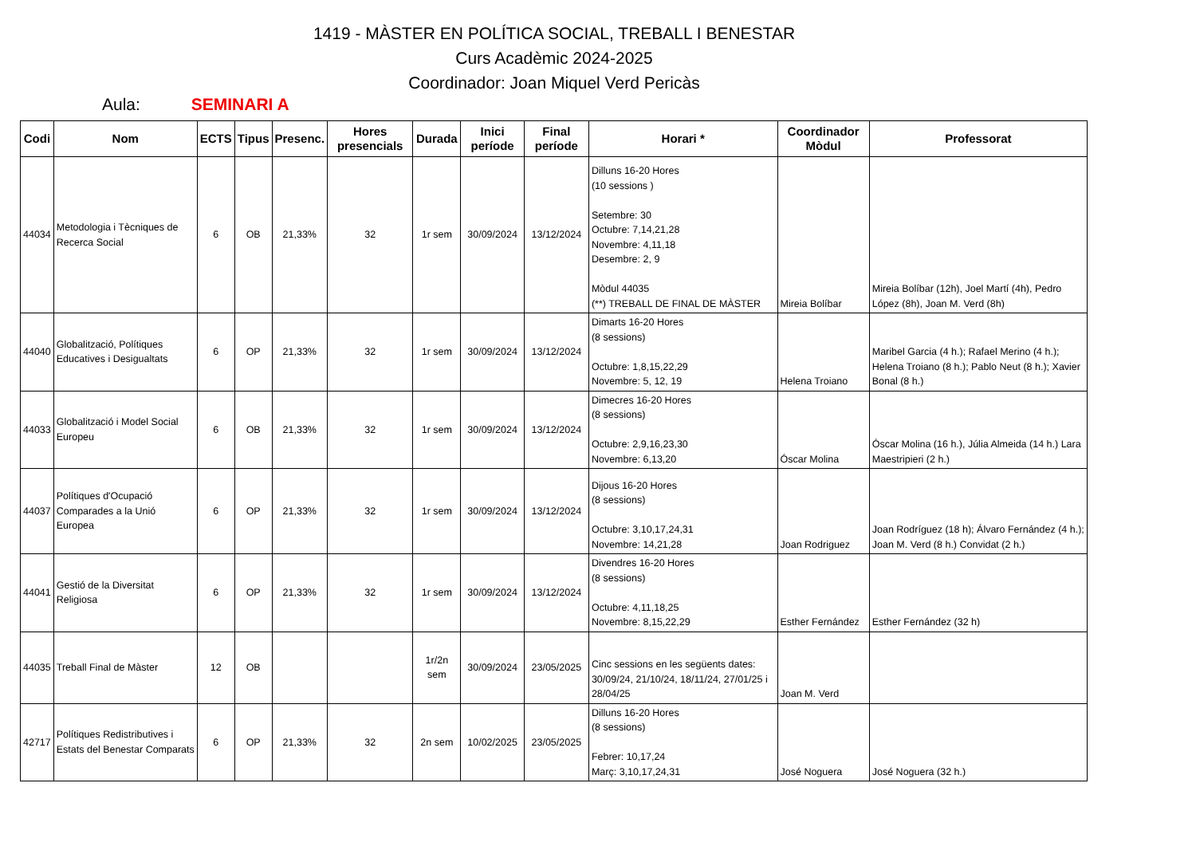1419 - MÀSTER EN POLÍTICA SOCIAL, TREBALL I BENESTAR
Curs Acadèmic 2024-2025
Coordinador: Joan Miquel Verd Pericàs
Aula: SEMINARI A
| Codi | Nom | ECTS | Tipus | Presenc. | Hores presencials | Durada | Inici període | Final període | Horari * | Coordinador Mòdul | Professorat |
| --- | --- | --- | --- | --- | --- | --- | --- | --- | --- | --- | --- |
| 44034 | Metodologia i Tècniques de Recerca Social | 6 | OB | 21,33% | 32 | 1r sem | 30/09/2024 | 13/12/2024 | Dilluns 16-20 Hores (10 sessions ) Setembre: 30 Octubre: 7,14,21,28 Novembre: 4,11,18 Desembre: 2, 9 Mòdul 44035 (**) TREBALL DE FINAL DE MÀSTER | Mireia Bolíbar | Mireia Bolíbar (12h), Joel Martí (4h), Pedro López (8h), Joan M. Verd (8h) |
| 44040 | Globalització, Polítiques Educatives i Desigualtats | 6 | OP | 21,33% | 32 | 1r sem | 30/09/2024 | 13/12/2024 | Dimarts 16-20 Hores (8 sessions) Octubre: 1,8,15,22,29 Novembre: 5, 12, 19 | Helena Troiano | Maribel Garcia (4 h.); Rafael Merino (4 h.); Helena Troiano (8 h.); Pablo Neut (8 h.); Xavier Bonal (8 h.) |
| 44033 | Globalització i Model Social Europeu | 6 | OB | 21,33% | 32 | 1r sem | 30/09/2024 | 13/12/2024 | Dimecres 16-20 Hores (8 sessions) Octubre: 2,9,16,23,30 Novembre: 6,13,20 | Óscar Molina | Óscar Molina (16 h.), Júlia Almeida (14 h.) Lara Maestripieri (2 h.) |
| 44037 | Polítiques d'Ocupació Comparades a la Unió Europea | 6 | OP | 21,33% | 32 | 1r sem | 30/09/2024 | 13/12/2024 | Dijous 16-20 Hores (8 sessions) Octubre: 3,10,17,24,31 Novembre: 14,21,28 | Joan Rodriguez | Joan Rodríguez (18 h); Álvaro Fernández (4 h.); Joan M. Verd (8 h.) Convidat (2 h.) |
| 44041 | Gestió de la Diversitat Religiosa | 6 | OP | 21,33% | 32 | 1r sem | 30/09/2024 | 13/12/2024 | Divendres 16-20 Hores (8 sessions) Octubre: 4,11,18,25 Novembre: 8,15,22,29 | Esther Fernández | Esther Fernández (32 h) |
| 44035 | Treball Final de Màster | 12 | OB | | | 1r/2n sem | 30/09/2024 | 23/05/2025 | Cinc sessions en les següents dates: 30/09/24, 21/10/24, 18/11/24, 27/01/25 i 28/04/25 | Joan M. Verd | |
| 42717 | Polítiques Redistributives i Estats del Benestar Comparats | 6 | OP | 21,33% | 32 | 2n sem | 10/02/2025 | 23/05/2025 | Dilluns 16-20 Hores (8 sessions) Febrer: 10,17,24 Març: 3,10,17,24,31 | José Noguera | José Noguera (32 h.) |